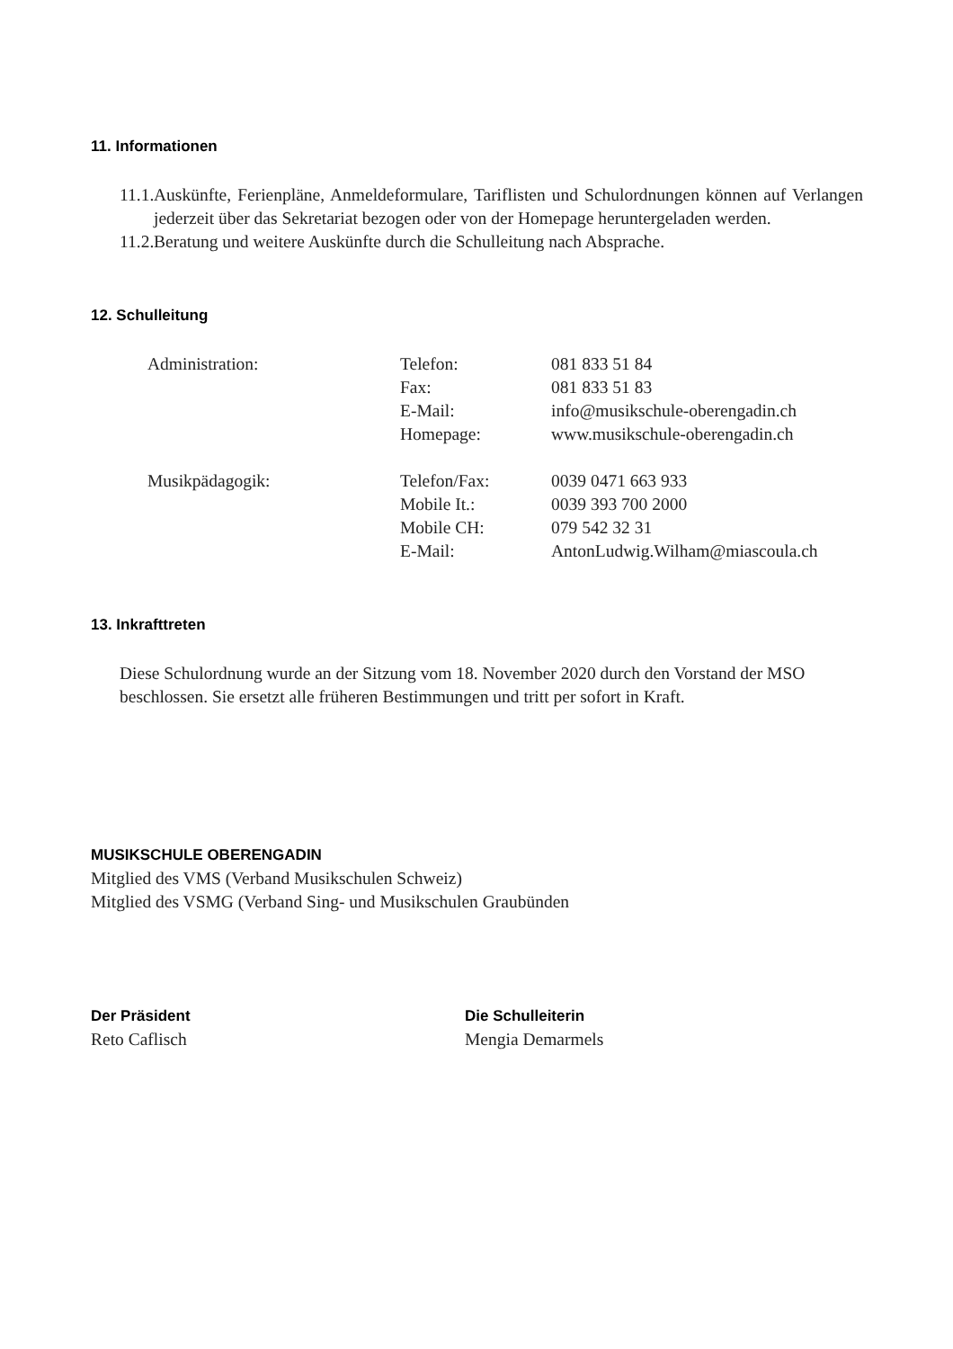11. Informationen
11.1. Auskünfte, Ferienpläne, Anmeldeformulare, Tariflisten und Schulordnungen können auf Verlangen jederzeit über das Sekretariat bezogen oder von der Homepage heruntergeladen werden.
11.2. Beratung und weitere Auskünfte durch die Schulleitung nach Absprache.
12. Schulleitung
| Administration: | Telefon: | 081 833 51 84 |
| | Fax: | 081 833 51 83 |
| | E-Mail: | info@musikschule-oberengadin.ch |
| | Homepage: | www.musikschule-oberengadin.ch |
| Musikpädagogik: | Telefon/Fax: | 0039 0471 663 933 |
| | Mobile It.: | 0039 393 700 2000 |
| | Mobile CH: | 079 542 32 31 |
| | E-Mail: | AntonLudwig.Wilham@miascoula.ch |
13. Inkrafttreten
Diese Schulordnung wurde an der Sitzung vom 18. November 2020 durch den Vorstand der MSO beschlossen. Sie ersetzt alle früheren Bestimmungen und tritt per sofort in Kraft.
MUSIKSCHULE OBERENGADIN
Mitglied des VMS (Verband Musikschulen Schweiz)
Mitglied des VSMG (Verband Sing- und Musikschulen Graubünden
Der Präsident
Reto Caflisch
Die Schulleiterin
Mengia Demarmels